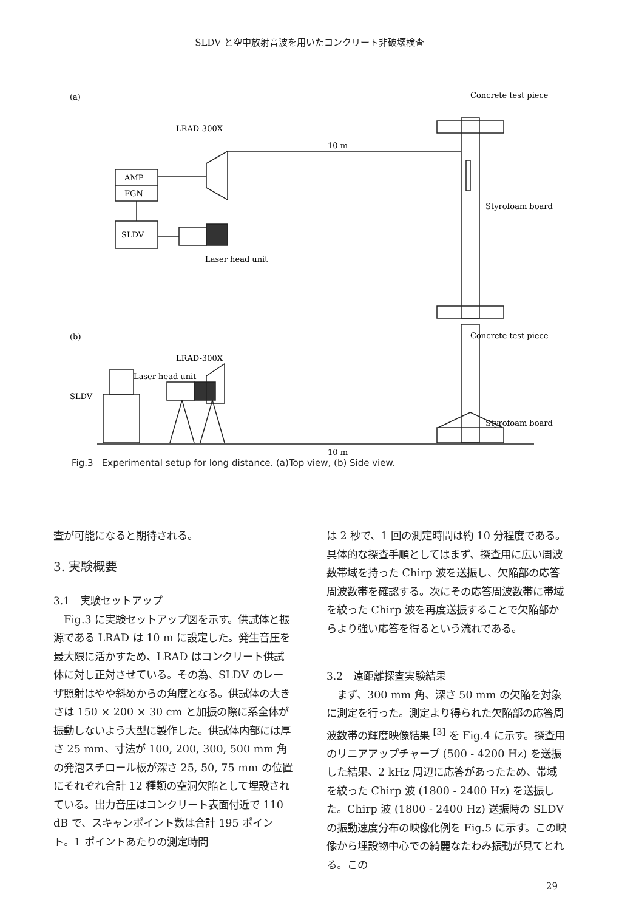SLDV と空中放射音波を用いたコンクリート非破壊検査
(a)
Concrete test piece
LRAD-300X
10 m
AMP
FGN
SLDV
Laser head unit
Styrofoam board
(b)
Concrete test piece
LRAD-300X
Laser head unit
SLDV
Styrofoam board
10 m
Fig.3 Experimental setup for long distance. (a)Top view, (b) Side view.
査が可能になると期待される。
3. 実験概要
3.1　実験セットアップ
　Fig.3 に実験セットアップ図を示す。供試体と振源である LRAD は 10 m に設定した。発生音圧を最大限に活かすため、LRAD はコンクリート供試体に対し正対させている。その為、SLDV のレーザ照射はやや斜めからの角度となる。供試体の大きさは 150 × 200 × 30 cm と加振の際に系全体が振動しないよう大型に製作した。供試体内部には厚さ 25 mm、寸法が 100, 200, 300, 500 mm 角の発泡スチロール板が深さ 25, 50, 75 mm の位置にそれぞれ合計 12 種類の空洞欠陥として埋設されている。出力音圧はコンクリート表面付近で 110 dB で、スキャンポイント数は合計 195 ポイント。1 ポイントあたりの測定時間
は 2 秒で、1 回の測定時間は約 10 分程度である。具体的な探査手順としてはまず、探査用に広い周波数帯域を持った Chirp 波を送振し、欠陥部の応答周波数帯を確認する。次にその応答周波数帯に帯域を絞った Chirp 波を再度送振することで欠陥部からより強い応答を得るという流れである。
3.2　遠距離探査実験結果
　まず、300 mm 角、深さ 50 mm の欠陥を対象に測定を行った。測定より得られた欠陥部の応答周波数帯の輝度映像結果 <sup>[3]</sup> を Fig.4 に示す。探査用のリニアアップチャープ (500 - 4200 Hz) を送振した結果、2 kHz 周辺に応答があったため、帯域を絞った Chirp 波 (1800 - 2400 Hz) を送振した。Chirp 波 (1800 - 2400 Hz) 送振時の SLDV の振動速度分布の映像化例を Fig.5 に示す。この映像から埋設物中心での綺麗なたわみ振動が見てとれる。この
29